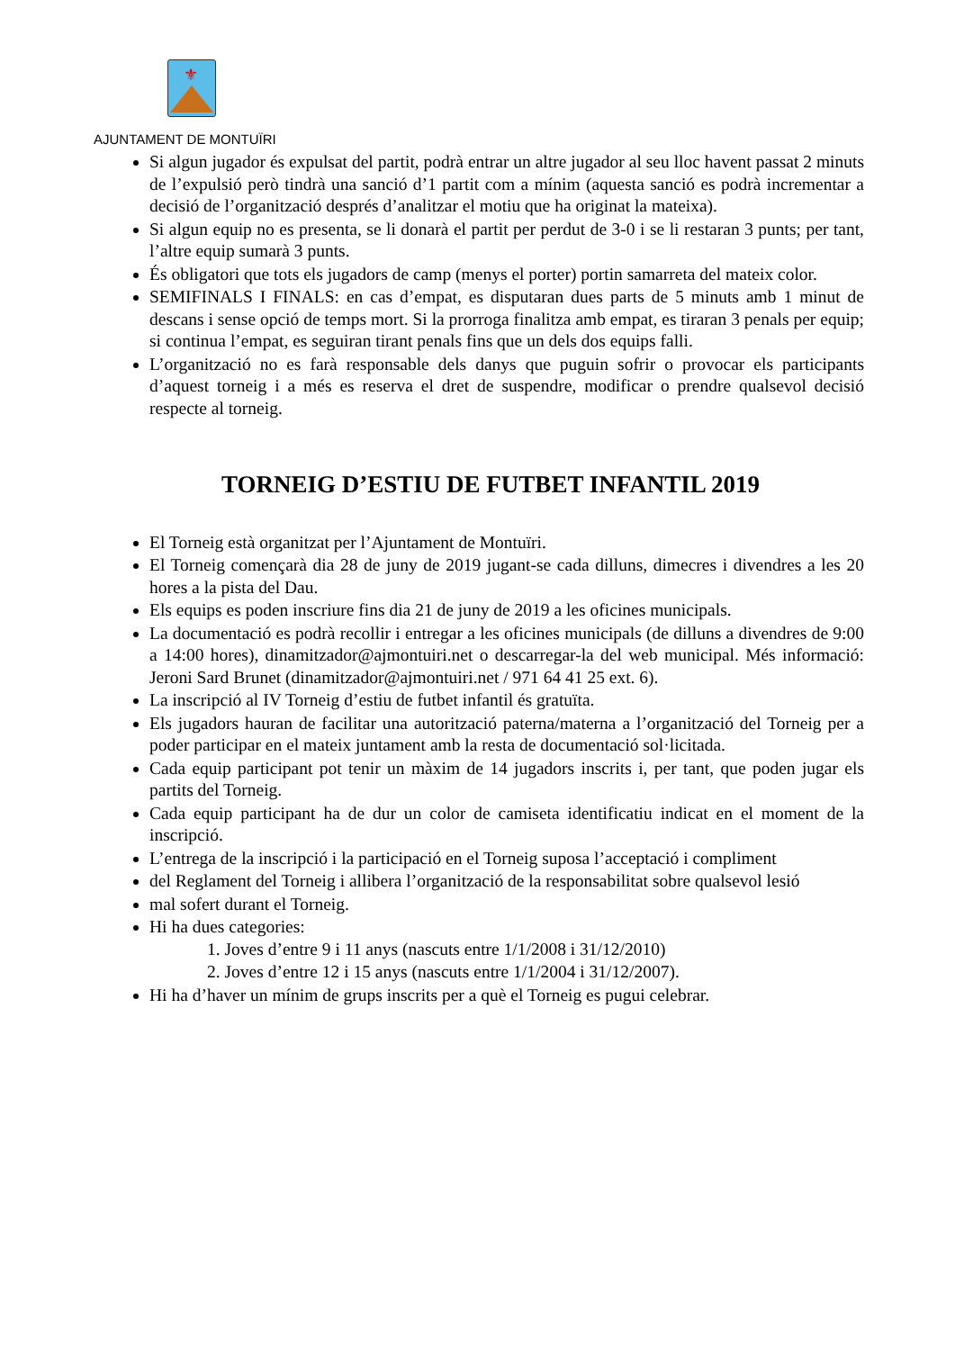⚜
AJUNTAMENT DE MONTUÏRI
Si algun jugador és expulsat del partit, podrà entrar un altre jugador al seu lloc havent passat 2 minuts de l’expulsió però tindrà una sanció d’1 partit com a mínim (aquesta sanció es podrà incrementar a decisió de l’organització després d’analitzar el motiu que ha originat la mateixa).
Si algun equip no es presenta, se li donarà el partit per perdut de 3-0 i se li restaran 3 punts; per tant, l’altre equip sumarà 3 punts.
És obligatori que tots els jugadors de camp (menys el porter) portin samarreta del mateix color.
SEMIFINALS I FINALS: en cas d’empat, es disputaran dues parts de 5 minuts amb 1 minut de descans i sense opció de temps mort. Si la prorroga finalitza amb empat, es tiraran 3 penals per equip; si continua l’empat, es seguiran tirant penals fins que un dels dos equips falli.
L’organització no es farà responsable dels danys que puguin sofrir o provocar els participants d’aquest torneig i a més es reserva el dret de suspendre, modificar o prendre qualsevol decisió respecte al torneig.
TORNEIG D’ESTIU DE FUTBET INFANTIL 2019
El Torneig està organitzat per l’Ajuntament de Montuïri.
El Torneig començarà dia 28 de juny de 2019 jugant-se cada dilluns, dimecres i divendres a les 20 hores a la pista del Dau.
Els equips es poden inscriure fins dia 21 de juny de 2019 a les oficines municipals.
La documentació es podrà recollir i entregar a les oficines municipals (de dilluns a divendres de 9:00 a 14:00 hores), dinamitzador@ajmontuiri.net o descarregar-la del web municipal. Més informació: Jeroni Sard Brunet (dinamitzador@ajmontuiri.net / 971 64 41 25 ext. 6).
La inscripció al IV Torneig d’estiu de futbet infantil és gratuïta.
Els jugadors hauran de facilitar una autorització paterna/materna a l’organització del Torneig per a poder participar en el mateix juntament amb la resta de documentació sol·licitada.
Cada equip participant pot tenir un màxim de 14 jugadors inscrits i, per tant, que poden jugar els partits del Torneig.
Cada equip participant ha de dur un color de camiseta identificatiu indicat en el moment de la inscripció.
L’entrega de la inscripció i la participació en el Torneig suposa l’acceptació i compliment
del Reglament del Torneig i allibera l’organització de la responsabilitat sobre qualsevol lesió
mal sofert durant el Torneig.
Hi ha dues categories:
1. Joves d’entre 9 i 11 anys (nascuts entre 1/1/2008 i 31/12/2010)
2. Joves d’entre 12 i 15 anys (nascuts entre 1/1/2004 i 31/12/2007).
Hi ha d’haver un mínim de grups inscrits per a què el Torneig es pugui celebrar.